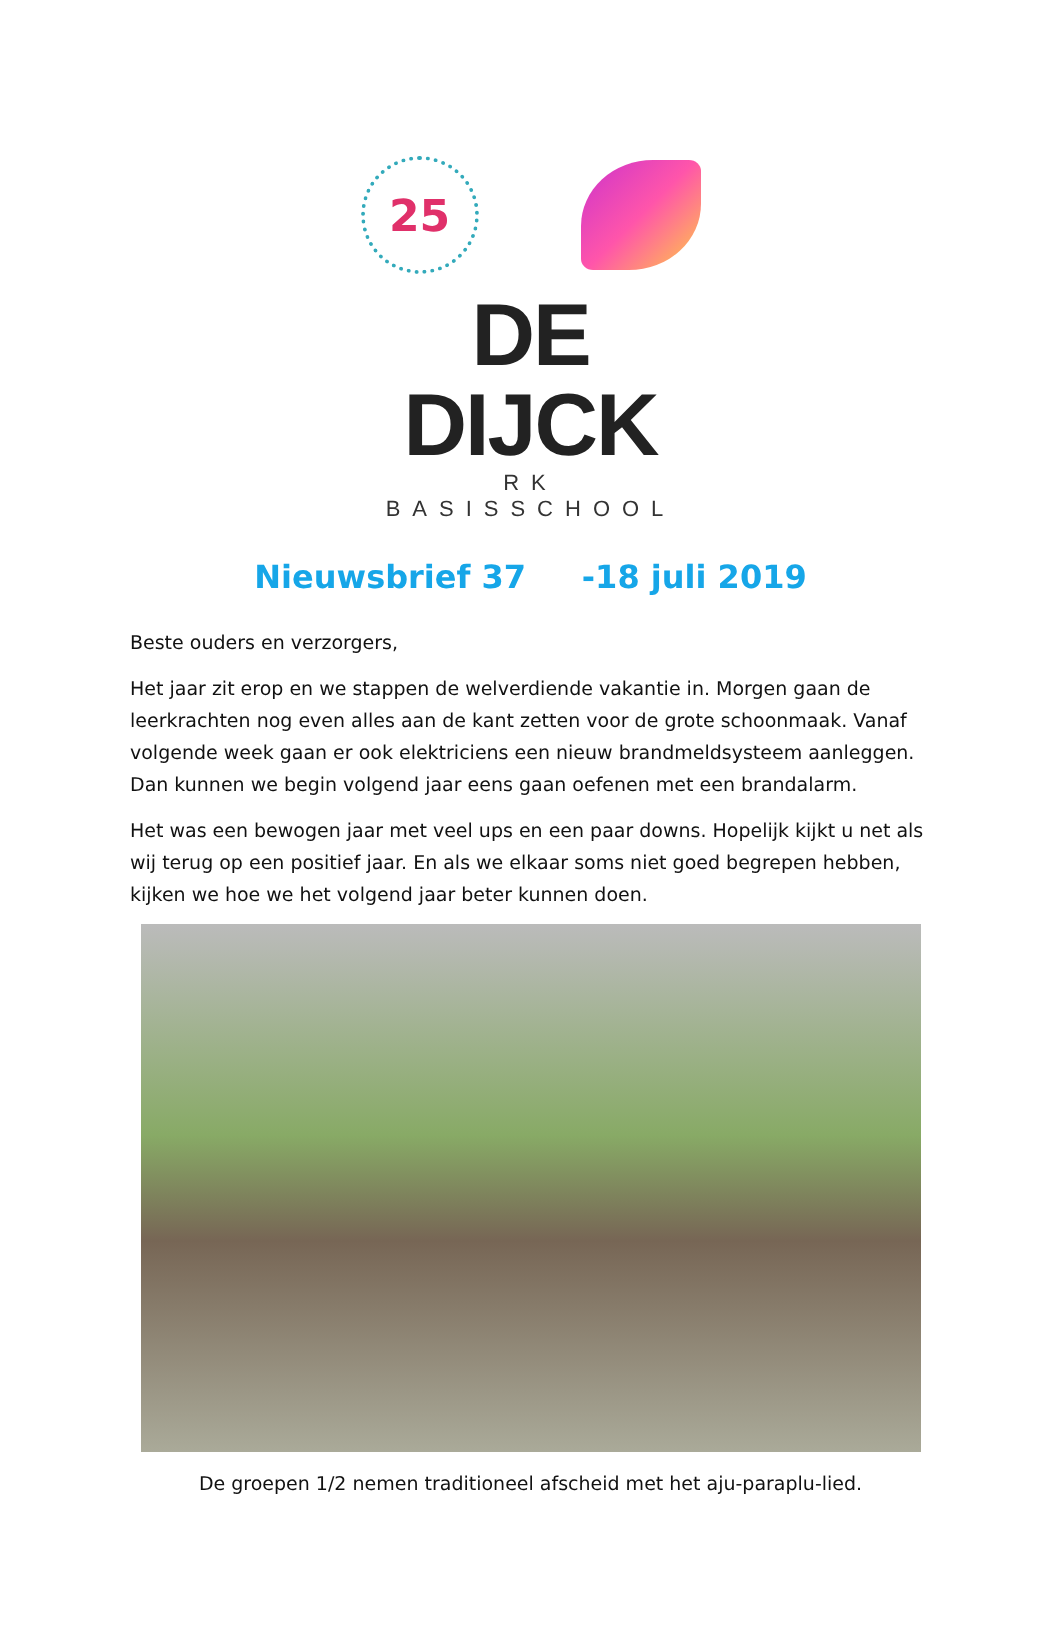25
DE DIJCK
RK BASISSCHOOL
Nieuwsbrief 37 -18 juli 2019
Beste ouders en verzorgers,
Het jaar zit erop en we stappen de welverdiende vakantie in. Morgen gaan de leerkrachten nog even alles aan de kant zetten voor de grote schoonmaak. Vanaf volgende week gaan er ook elektriciens een nieuw brandmeldsysteem aanleggen. Dan kunnen we begin volgend jaar eens gaan oefenen met een brandalarm.
Het was een bewogen jaar met veel ups en een paar downs. Hopelijk kijkt u net als wij terug op een positief jaar. En als we elkaar soms niet goed begrepen hebben, kijken we hoe we het volgend jaar beter kunnen doen.
De groepen 1/2 nemen traditioneel afscheid met het aju-paraplu-lied.